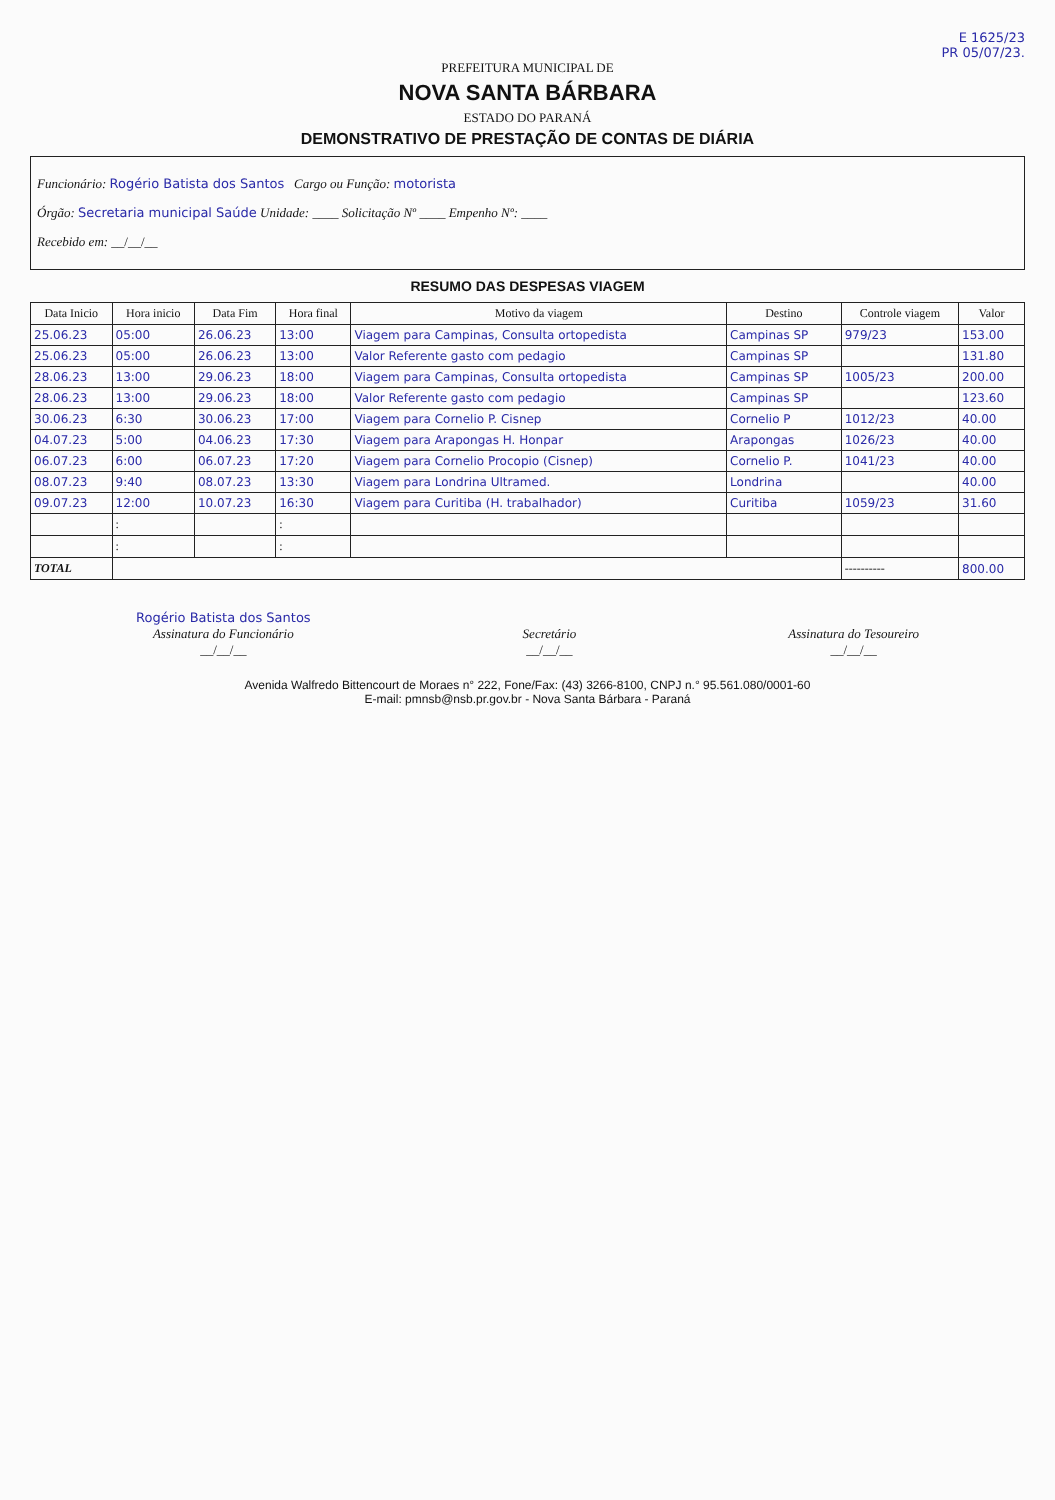E 1625/23
PR 05/07/23.
PREFEITURA MUNICIPAL DE
NOVA SANTA BÁRBARA
ESTADO DO PARANÁ
DEMONSTRATIVO DE PRESTAÇÃO DE CONTAS DE DIÁRIA
Funcionário: Rogério Batista dos Santos Cargo ou Função: motorista
Órgão: Secretaria municipal Saúde Unidade: ____ Solicitação Nº ____ Empenho Nº: ____
Recebido em: __/__/__
RESUMO DAS DESPESAS VIAGEM
| Data Inicio | Hora inicio | Data Fim | Hora final | Motivo da viagem | Destino | Controle viagem | Valor |
| --- | --- | --- | --- | --- | --- | --- | --- |
| 25.06.23 | 05:00 | 26.06.23 | 13:00 | Viagem para Campinas, Consulta ortopedista | Campinas SP | 979/23 | 153.00 |
| 25.06.23 | 05:00 | 26.06.23 | 13:00 | Valor Referente gasto com pedagio | Campinas SP | | 131.80 |
| 28.06.23 | 13:00 | 29.06.23 | 18:00 | Viagem para Campinas, Consulta ortopedista | Campinas SP | 1005/23 | 200.00 |
| 28.06.23 | 13:00 | 29.06.23 | 18:00 | Valor Referente gasto com pedagio | Campinas SP | | 123.60 |
| 30.06.23 | 6:30 | 30.06.23 | 17:00 | Viagem para Cornelio P. Cisnep | Cornelio P | 1012/23 | 40.00 |
| 04.07.23 | 5:00 | 04.06.23 | 17:30 | Viagem para Arapongas H. Honpar | Arapongas | 1026/23 | 40.00 |
| 06.07.23 | 6:00 | 06.07.23 | 17:20 | Viagem para Cornelio Procopio (Cisnep) | Cornelio P. | 1041/23 | 40.00 |
| 08.07.23 | 9:40 | 08.07.23 | 13:30 | Viagem para Londrina Ultramed. | Londrina | | 40.00 |
| 09.07.23 | 12:00 | 10.07.23 | 16:30 | Viagem para Curitiba (H. trabalhador) | Curitiba | 1059/23 | 31.60 |
| | : | | : | | | | |
| | : | | : | | | | |
| TOTAL | | | | | | ---------- | 800.00 |
Rogério Batista dos Santos
Assinatura do Funcionário
__/__/__
Secretário
__/__/__
Assinatura do Tesoureiro
__/__/__
Avenida Walfredo Bittencourt de Moraes n° 222, Fone/Fax: (43) 3266-8100, CNPJ n.° 95.561.080/0001-60
E-mail: pmnsb@nsb.pr.gov.br - Nova Santa Bárbara - Paraná